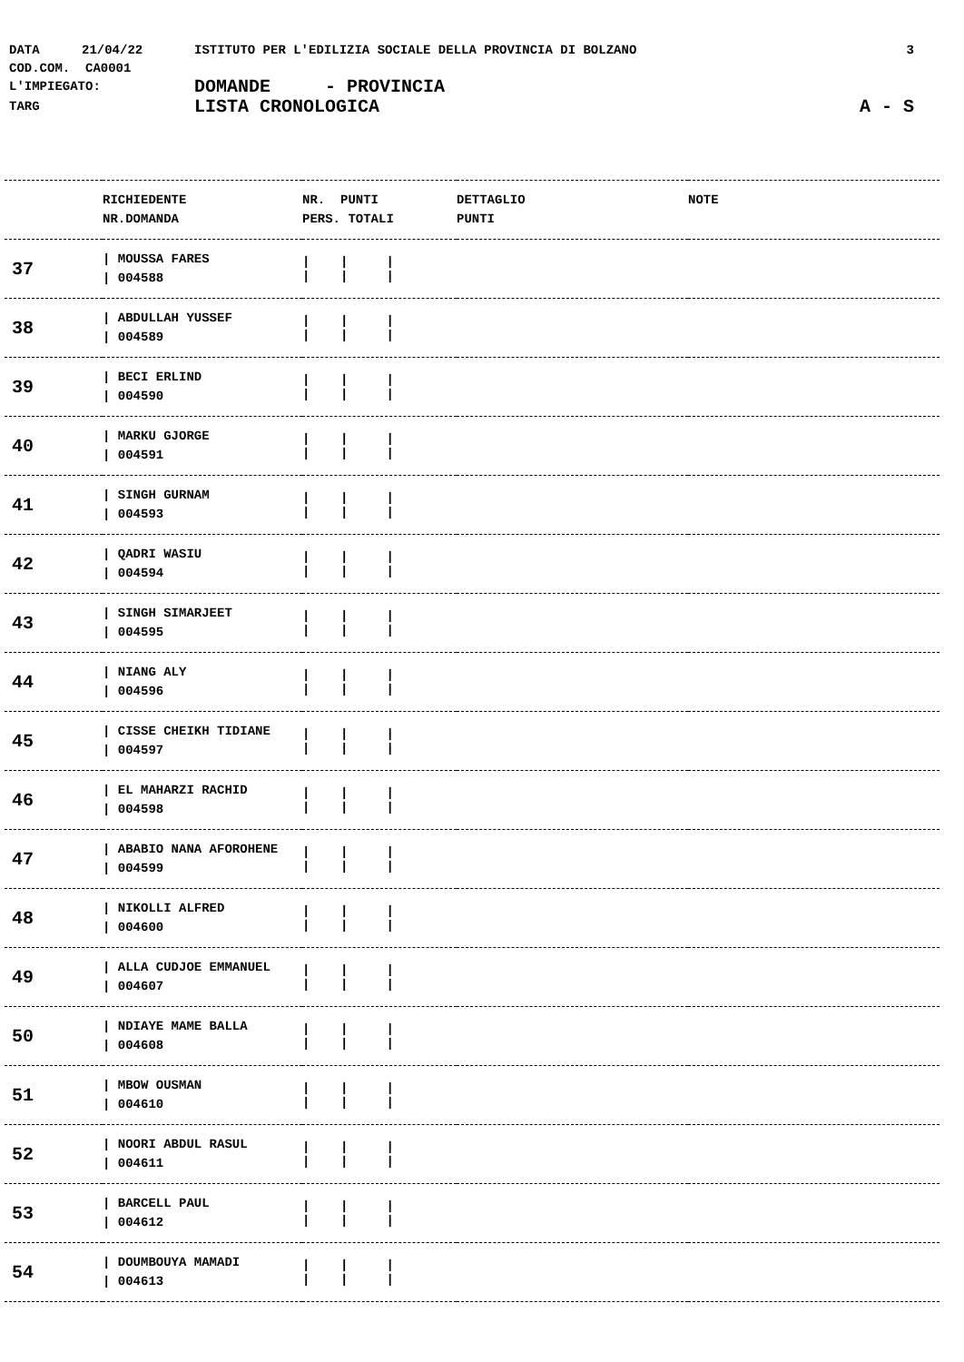DATA 21/04/22 ISTITUTO PER L'EDILIZIA SOCIALE DELLA PROVINCIA DI BOLZANO 3
COD.COM. CA0001
L'IMPIEGATO: DOMANDE - PROVINCIA
TARG LISTA CRONOLOGICA A - S
| | RICHIEDENTE NR.DOMANDA | NR. PUNTI PERS. TOTALI | DETTAGLIO PUNTI | NOTE |
| --- | --- | --- | --- | --- |
| 37 | / MOUSSA FARES / 004588 | / / / / / / | | |
| 38 | / ABDULLAH YUSSEF / 004589 | / / / / / / | | |
| 39 | / BECI ERLIND / 004590 | / / / / / / | | |
| 40 | / MARKU GJORGE / 004591 | / / / / / / | | |
| 41 | / SINGH GURNAM / 004593 | / / / / / / | | |
| 42 | / QADRI WASIU / 004594 | / / / / / / | | |
| 43 | / SINGH SIMARJEET / 004595 | / / / / / / | | |
| 44 | / NIANG ALY / 004596 | / / / / / / | | |
| 45 | / CISSE CHEIKH TIDIANE / 004597 | / / / / / / | | |
| 46 | / EL MAHARZI RACHID / 004598 | / / / / / / | | |
| 47 | / ABABIO NANA AFOROHENE / 004599 | / / / / / / | | |
| 48 | / NIKOLLI ALFRED / 004600 | / / / / / / | | |
| 49 | / ALLA CUDJOE EMMANUEL / 004607 | / / / / / / | | |
| 50 | / NDIAYE MAME BALLA / 004608 | / / / / / / | | |
| 51 | / MBOW OUSMAN / 004610 | / / / / / / | | |
| 52 | / NOORI ABDUL RASUL / 004611 | / / / / / / | | |
| 53 | / BARCELL PAUL / 004612 | / / / / / / | | |
| 54 | / DOUMBOUYA MAMADI / 004613 | / / / / / / | | |